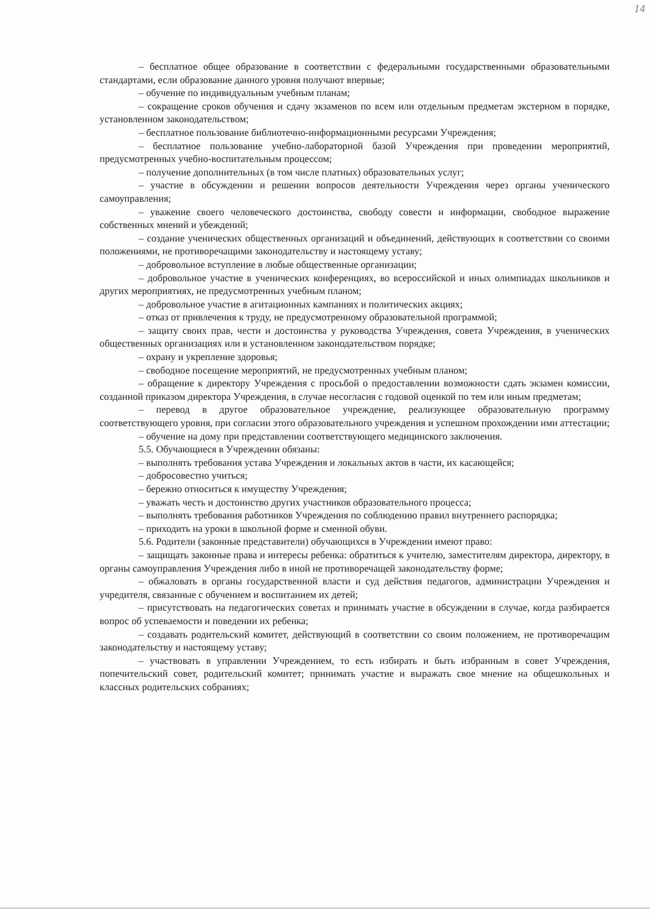14
– бесплатное общее образование в соответствии с федеральными государственными образовательными стандартами, если образование данного уровня получают впервые;
– обучение по индивидуальным учебным планам;
– сокращение сроков обучения и сдачу экзаменов по всем или отдельным предметам экстерном в порядке, установленном законодательством;
– бесплатное пользование библиотечно-информационными ресурсами Учреждения;
– бесплатное пользование учебно-лабораторной базой Учреждения при проведении мероприятий, предусмотренных учебно-воспитательным процессом;
– получение дополнительных (в том числе платных) образовательных услуг;
– участие в обсуждении и решении вопросов деятельности Учреждения через органы ученического самоуправления;
– уважение своего человеческого достоинства, свободу совести и информации, свободное выражение собственных мнений и убеждений;
– создание ученических общественных организаций и объединений, действующих в соответствии со своими положениями, не противоречащими законодательству и настоящему уставу;
– добровольное вступление в любые общественные организации;
– добровольное участие в ученических конференциях, во всероссийской и иных олимпиадах школьников и других мероприятиях, не предусмотренных учебным планом;
– добровольное участие в агитационных кампаниях и политических акциях;
– отказ от привлечения к труду, не предусмотренному образовательной программой;
– защиту своих прав, чести и достоинства у руководства Учреждения, совета Учреждения, в ученических общественных организациях или в установленном законодательством порядке;
– охрану и укрепление здоровья;
– свободное посещение мероприятий, не предусмотренных учебным планом;
– обращение к директору Учреждения с просьбой о предоставлении возможности сдать экзамен комиссии, созданной приказом директора Учреждения, в случае несогласия с годовой оценкой по тем или иным предметам;
– перевод в другое образовательное учреждение, реализующее образовательную программу соответствующего уровня, при согласии этого образовательного учреждения и успешном прохождении ими аттестации;
– обучение на дому при представлении соответствующего медицинского заключения.
5.5. Обучающиеся в Учреждении обязаны:
– выполнять требования устава Учреждения и локальных актов в части, их касающейся;
– добросовестно учиться;
– бережно относиться к имуществу Учреждения;
– уважать честь и достоинство других участников образовательного процесса;
– выполнять требования работников Учреждения по соблюдению правил внутреннего распорядка;
– приходить на уроки в школьной форме и сменной обуви.
5.6. Родители (законные представители) обучающихся в Учреждении имеют право:
– защищать законные права и интересы ребенка: обратиться к учителю, заместителям директора, директору, в органы самоуправления Учреждения либо в иной не противоречащей законодательству форме;
– обжаловать в органы государственной власти и суд действия педагогов, администрации Учреждения и учредителя, связанные с обучением и воспитанием их детей;
– присутствовать на педагогических советах и принимать участие в обсуждении в случае, когда разбирается вопрос об успеваемости и поведении их ребенка;
– создавать родительский комитет, действующий в соответствии со своим положением, не противоречащим законодательству и настоящему уставу;
– участвовать в управлении Учреждением, то есть избирать и быть избранным в совет Учреждения, попечительский совет, родительский комитет; принимать участие и выражать свое мнение на общешкольных и классных родительских собраниях;